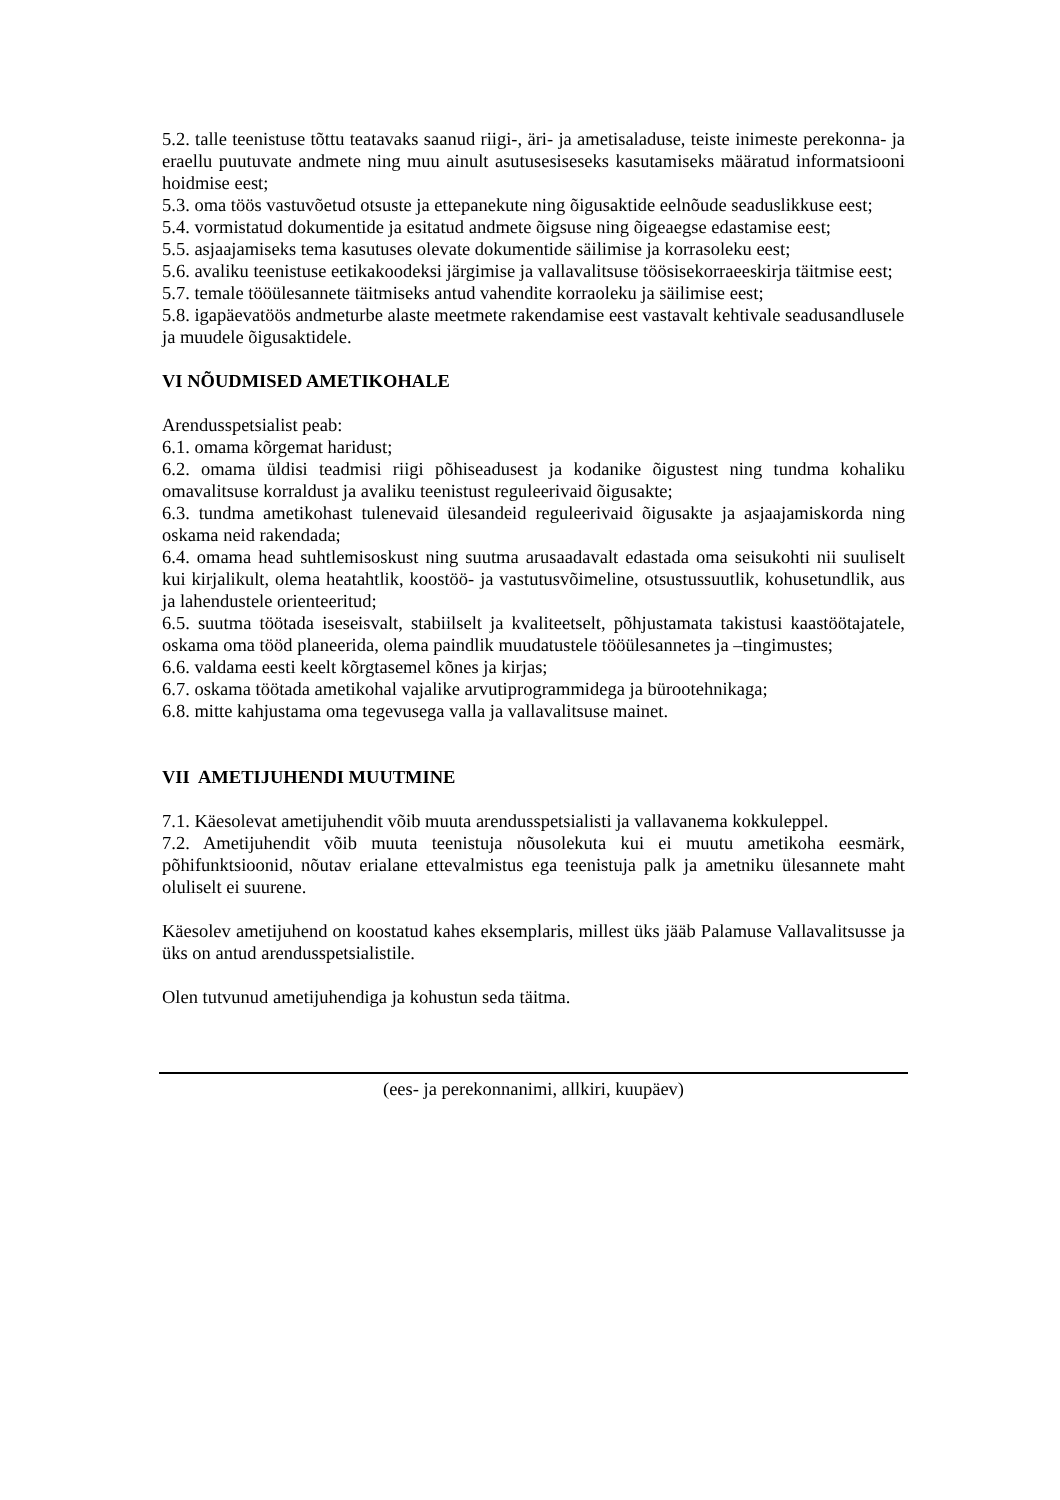5.2. talle teenistuse tõttu teatavaks saanud riigi-, äri- ja ametisaladuse, teiste inimeste perekonna- ja eraellu puutuvate andmete ning muu ainult asutusesiseseks kasutamiseks määratud informatsiooni hoidmise eest;
5.3. oma töös vastuvõetud otsuste ja ettepanekute ning õigusaktide eelnõude seaduslikkuse eest;
5.4. vormistatud dokumentide ja esitatud andmete õigsuse ning õigeaegse edastamise eest;
5.5. asjaajamiseks tema kasutuses olevate dokumentide säilimise ja korrasoleku eest;
5.6. avaliku teenistuse eetikakoodeksi järgimise ja vallavalitsuse töösisekorraeeskirja täitmise eest;
5.7. temale tööülesannete täitmiseks antud vahendite korraoleku ja säilimise eest;
5.8. igapäevatöös andmeturbe alaste meetmete rakendamise eest vastavalt kehtivale seadusandlusele ja muudele õigusaktidele.
VI NÕUDMISED AMETIKOHALE
Arendusspetsialist peab:
6.1. omama kõrgemat haridust;
6.2. omama üldisi teadmisi riigi põhiseadusest ja kodanike õigustest ning tundma kohaliku omavalitsuse korraldust ja avaliku teenistust reguleerivaid õigusakte;
6.3. tundma ametikohast tulenevaid ülesandeid reguleerivaid õigusakte ja asjaajamiskorda ning oskama neid rakendada;
6.4. omama head suhtlemisoskust ning suutma arusaadavalt edastada oma seisukohti nii suuliselt kui kirjalikult, olema heatahtlik, koostöö- ja vastutusvõimeline, otsustussuutlik, kohusetundlik, aus ja lahendustele orienteeritud;
6.5. suutma töötada iseseisvalt, stabiilselt ja kvaliteetselt, põhjustamata takistusi kaastöötajatele, oskama oma tööd planeerida, olema paindlik muudatustele tööülesannetes ja –tingimustes;
6.6. valdama eesti keelt kõrgtasemel kõnes ja kirjas;
6.7. oskama töötada ametikohal vajalike arvutiprogrammidega ja bürootehnikaga;
6.8. mitte kahjustama oma tegevusega valla ja vallavalitsuse mainet.
VII AMETIJUHENDI MUUTMINE
7.1. Käesolevat ametijuhendit võib muuta arendusspetsialisti ja vallavanema kokkuleppel.
7.2. Ametijuhendit võib muuta teenistuja nõusolekuta kui ei muutu ametikoha eesmärk, põhifunktsioonid, nõutav erialane ettevalmistus ega teenistuja palk ja ametniku ülesannete maht oluliselt ei suurene.
Käesolev ametijuhend on koostatud kahes eksemplaris, millest üks jääb Palamuse Vallavalitsusse ja üks on antud arendusspetsialistile.
Olen tutvunud ametijuhendiga ja kohustun seda täitma.
(ees- ja perekonnanimi, allkiri, kuupäev)